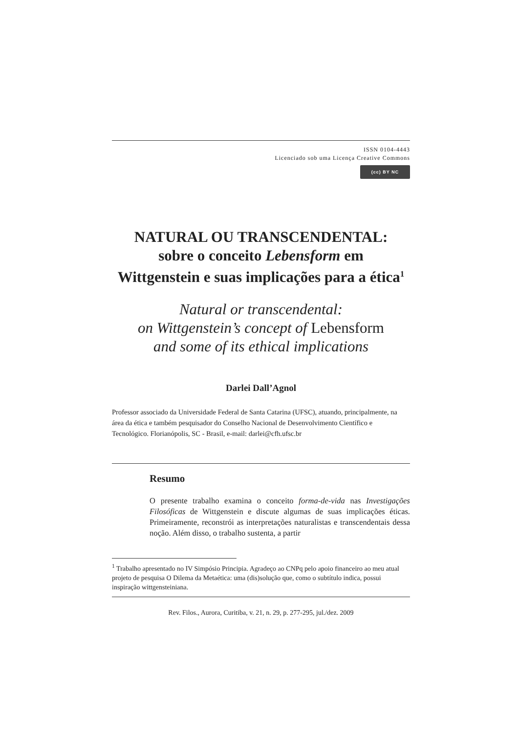ISSN 0104-4443
Licenciado sob uma Licença Creative Commons
(cc) BY NC
NATURAL OU TRANSCENDENTAL:
sobre o conceito Lebensform em
Wittgenstein e suas implicações para a ética<sup>1</sup>
Natural or transcendental:
on Wittgenstein’s concept of Lebensform
and some of its ethical implications
Darlei Dall’Agnol
Professor associado da Universidade Federal de Santa Catarina (UFSC), atuando, principalmente, na área da ética e também pesquisador do Conselho Nacional de Desenvolvimento Científico e Tecnológico. Florianópolis, SC - Brasil, e-mail: darlei@cfh.ufsc.br
Resumo
O presente trabalho examina o conceito forma-de-vida nas Investigações Filosóficas de Wittgenstein e discute algumas de suas implicações éticas. Primeiramente, reconstrói as interpretações naturalistas e transcendentais dessa noção. Além disso, o trabalho sustenta, a partir
<sup>1</sup> Trabalho apresentado no IV Simpósio Principia. Agradeço ao CNPq pelo apoio financeiro ao meu atual projeto de pesquisa O Dilema da Metaética: uma (dis)solução que, como o subtítulo indica, possui inspiração wittgensteiniana.
Rev. Filos., Aurora, Curitiba, v. 21, n. 29, p. 277-295, jul./dez. 2009